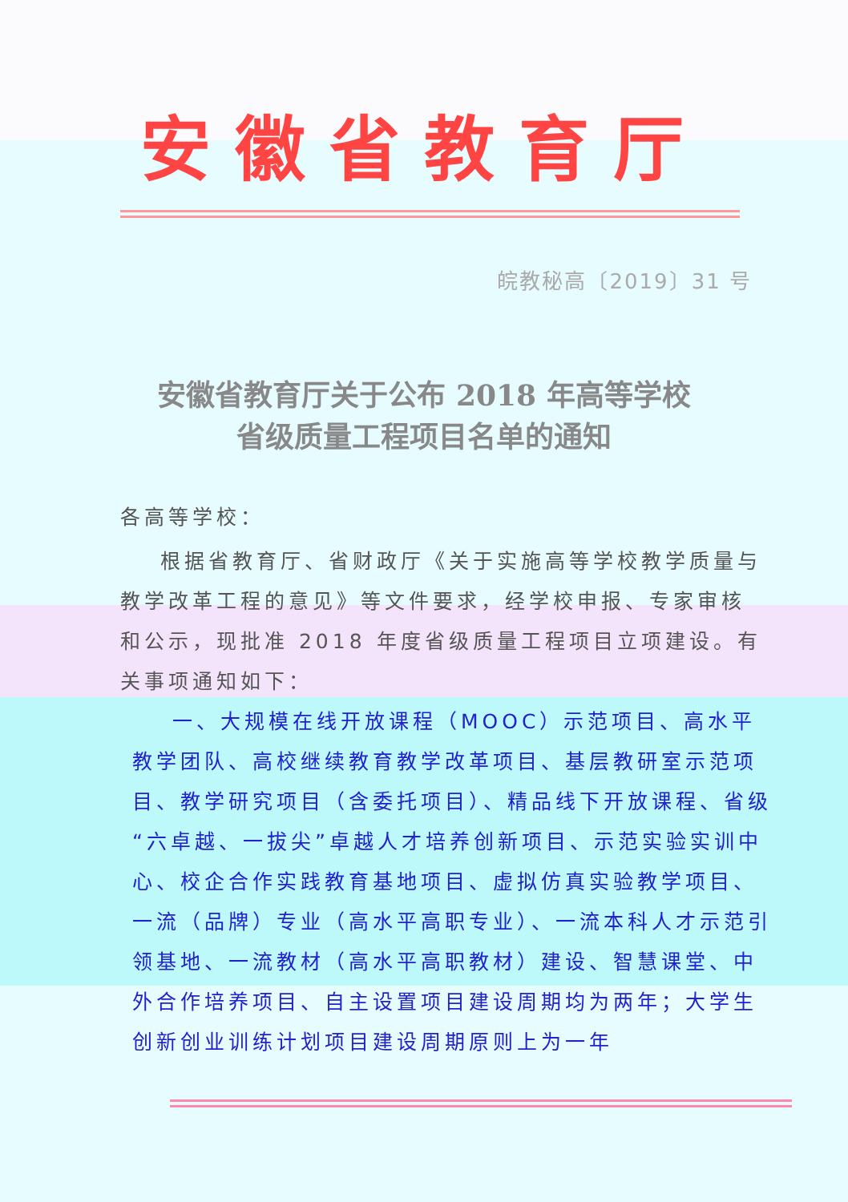安徽省教育厅
皖教秘高〔2019〕31 号
安徽省教育厅关于公布 2018 年高等学校
省级质量工程项目名单的通知
各高等学校：
根据省教育厅、省财政厅《关于实施高等学校教学质量与教学改革工程的意见》等文件要求，经学校申报、专家审核和公示，现批准 2018 年度省级质量工程项目立项建设。有关事项通知如下：
一、大规模在线开放课程（MOOC）示范项目、高水平教学团队、高校继续教育教学改革项目、基层教研室示范项目、教学研究项目（含委托项目）、精品线下开放课程、省级“六卓越、一拔尖”卓越人才培养创新项目、示范实验实训中心、校企合作实践教育基地项目、虚拟仿真实验教学项目、一流（品牌）专业（高水平高职专业）、一流本科人才示范引领基地、一流教材（高水平高职教材）建设、智慧课堂、中外合作培养项目、自主设置项目建设周期均为两年；大学生创新创业训练计划项目建设周期原则上为一年